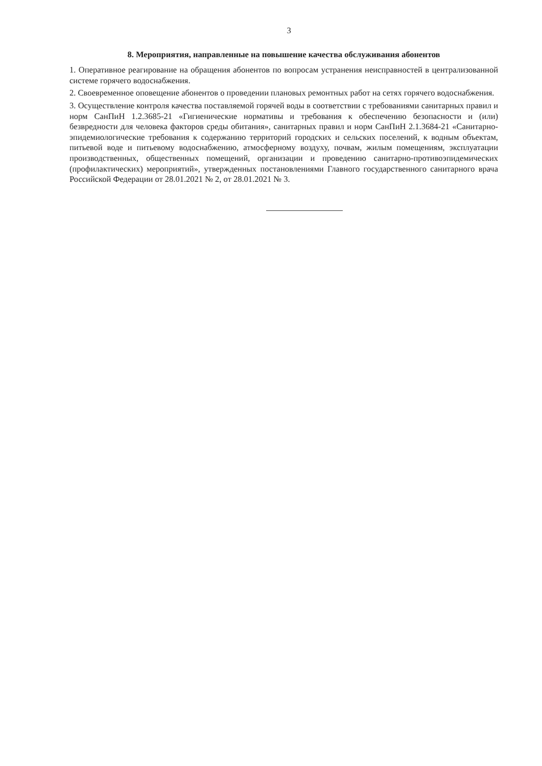3
8. Мероприятия, направленные на повышение качества обслуживания абонентов
1. Оперативное реагирование на обращения абонентов по вопросам устранения неисправностей в централизованной системе горячего водоснабжения.
2. Своевременное оповещение абонентов о проведении плановых ремонтных работ на сетях горячего водоснабжения.
3. Осуществление контроля качества поставляемой горячей воды в соответствии с требованиями санитарных правил и норм СанПиН 1.2.3685-21 «Гигиенические нормативы и требования к обеспечению безопасности и (или) безвредности для человека факторов среды обитания», санитарных правил и норм СанПиН 2.1.3684-21 «Санитарно-эпидемиологические требования к содержанию территорий городских и сельских поселений, к водным объектам, питьевой воде и питьевому водоснабжению, атмосферному воздуху, почвам, жилым помещениям, эксплуатации производственных, общественных помещений, организации и проведению санитарно-противоэпидемических (профилактических) мероприятий», утвержденных постановлениями Главного государственного санитарного врача Российской Федерации от 28.01.2021 № 2, от 28.01.2021 № 3.